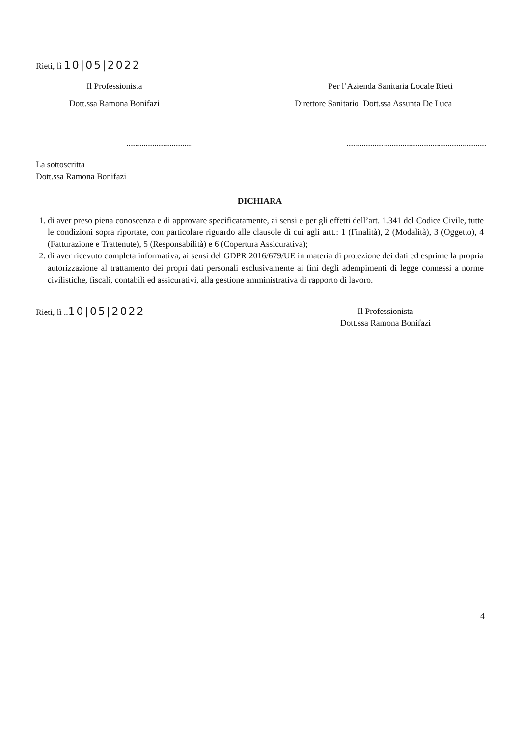Rieti, lì 10|05|2022
Il Professionista
Dott.ssa Ramona Bonifazi
...............................
Per l’Azienda Sanitaria Locale Rieti
Direttore Sanitario Dott.ssa Assunta De Luca
.................................................................
La sottoscritta
Dott.ssa Ramona Bonifazi
DICHIARA
1. di aver preso piena conoscenza e di approvare specificatamente, ai sensi e per gli effetti dell’art. 1.341 del Codice Civile, tutte le condizioni sopra riportate, con particolare riguardo alle clausole di cui agli artt.: 1 (Finalità), 2 (Modalità), 3 (Oggetto), 4 (Fatturazione e Trattenute), 5 (Responsabilità) e 6 (Copertura Assicurativa);
2. di aver ricevuto completa informativa, ai sensi del GDPR 2016/679/UE in materia di protezione dei dati ed esprime la propria autorizzazione al trattamento dei propri dati personali esclusivamente ai fini degli adempimenti di legge connessi a norme civilistiche, fiscali, contabili ed assicurativi, alla gestione amministrativa di rapporto di lavoro.
Rieti, lì ..10|05|2022
Il Professionista
Dott.ssa Ramona Bonifazi
4